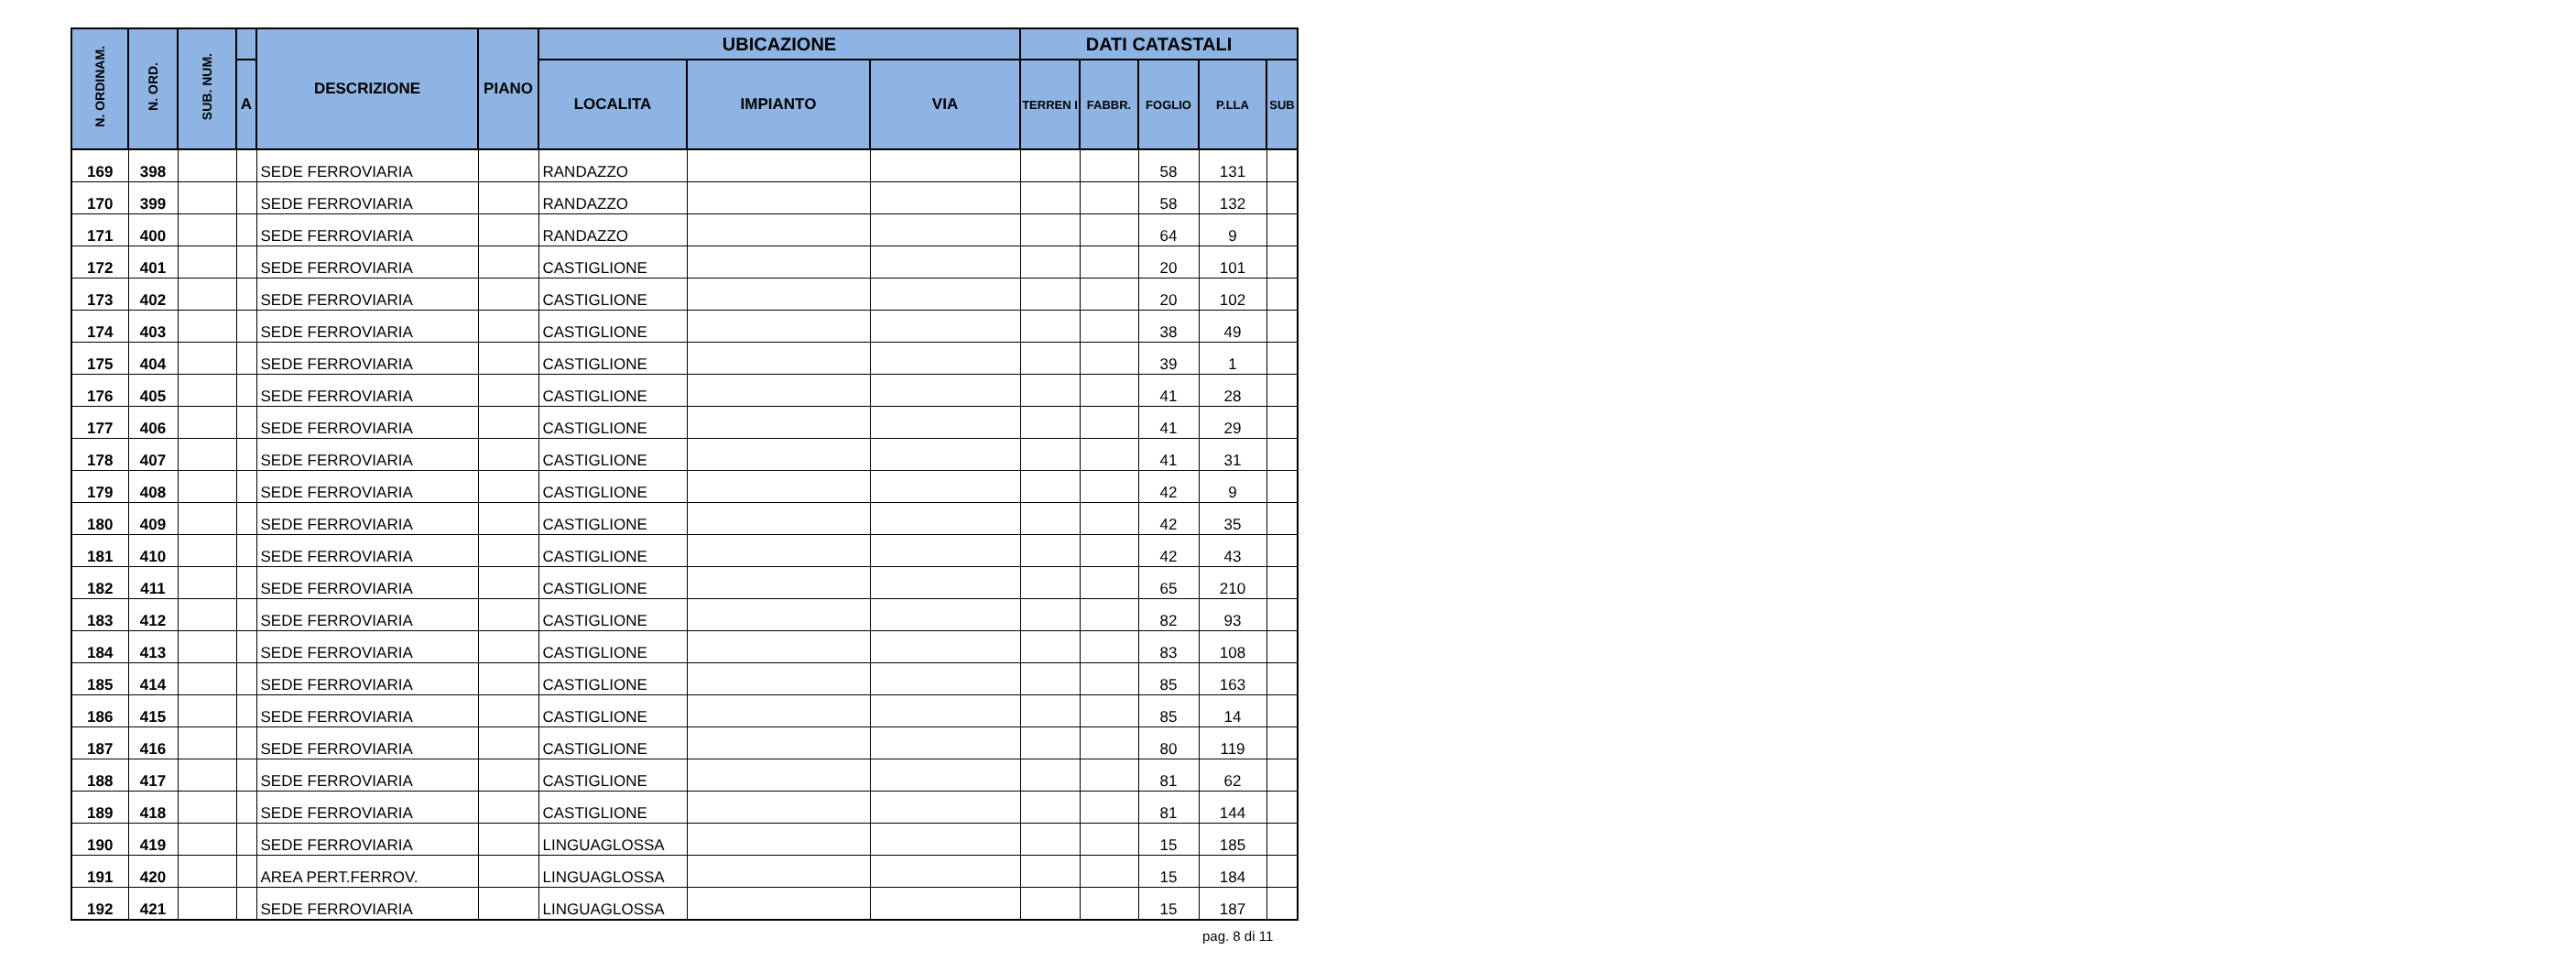| N. ORDINAM. | N. ORD. | SUB. NUM. | | DESCRIZIONE | PIANO | UBICAZIONE | | | DATI CATASTALI | | | | |
| --- | --- | --- | --- | --- | --- | --- | --- | --- | --- | --- | --- | --- | --- |
| | | | A | | | LOCALITA | IMPIANTO | VIA | TERREN I | FABBR. | FOGLIO | P.LLA | SUB |
| 169 | 398 | | | SEDE FERROVIARIA | | RANDAZZO | | | | | 58 | 131 | |
| 170 | 399 | | | SEDE FERROVIARIA | | RANDAZZO | | | | | 58 | 132 | |
| 171 | 400 | | | SEDE FERROVIARIA | | RANDAZZO | | | | | 64 | 9 | |
| 172 | 401 | | | SEDE FERROVIARIA | | CASTIGLIONE | | | | | 20 | 101 | |
| 173 | 402 | | | SEDE FERROVIARIA | | CASTIGLIONE | | | | | 20 | 102 | |
| 174 | 403 | | | SEDE FERROVIARIA | | CASTIGLIONE | | | | | 38 | 49 | |
| 175 | 404 | | | SEDE FERROVIARIA | | CASTIGLIONE | | | | | 39 | 1 | |
| 176 | 405 | | | SEDE FERROVIARIA | | CASTIGLIONE | | | | | 41 | 28 | |
| 177 | 406 | | | SEDE FERROVIARIA | | CASTIGLIONE | | | | | 41 | 29 | |
| 178 | 407 | | | SEDE FERROVIARIA | | CASTIGLIONE | | | | | 41 | 31 | |
| 179 | 408 | | | SEDE FERROVIARIA | | CASTIGLIONE | | | | | 42 | 9 | |
| 180 | 409 | | | SEDE FERROVIARIA | | CASTIGLIONE | | | | | 42 | 35 | |
| 181 | 410 | | | SEDE FERROVIARIA | | CASTIGLIONE | | | | | 42 | 43 | |
| 182 | 411 | | | SEDE FERROVIARIA | | CASTIGLIONE | | | | | 65 | 210 | |
| 183 | 412 | | | SEDE FERROVIARIA | | CASTIGLIONE | | | | | 82 | 93 | |
| 184 | 413 | | | SEDE FERROVIARIA | | CASTIGLIONE | | | | | 83 | 108 | |
| 185 | 414 | | | SEDE FERROVIARIA | | CASTIGLIONE | | | | | 85 | 163 | |
| 186 | 415 | | | SEDE FERROVIARIA | | CASTIGLIONE | | | | | 85 | 14 | |
| 187 | 416 | | | SEDE FERROVIARIA | | CASTIGLIONE | | | | | 80 | 119 | |
| 188 | 417 | | | SEDE FERROVIARIA | | CASTIGLIONE | | | | | 81 | 62 | |
| 189 | 418 | | | SEDE FERROVIARIA | | CASTIGLIONE | | | | | 81 | 144 | |
| 190 | 419 | | | SEDE FERROVIARIA | | LINGUAGLOSSA | | | | | 15 | 185 | |
| 191 | 420 | | | AREA PERT.FERROV. | | LINGUAGLOSSA | | | | | 15 | 184 | |
| 192 | 421 | | | SEDE FERROVIARIA | | LINGUAGLOSSA | | | | | 15 | 187 | |
pag. 8 di 11